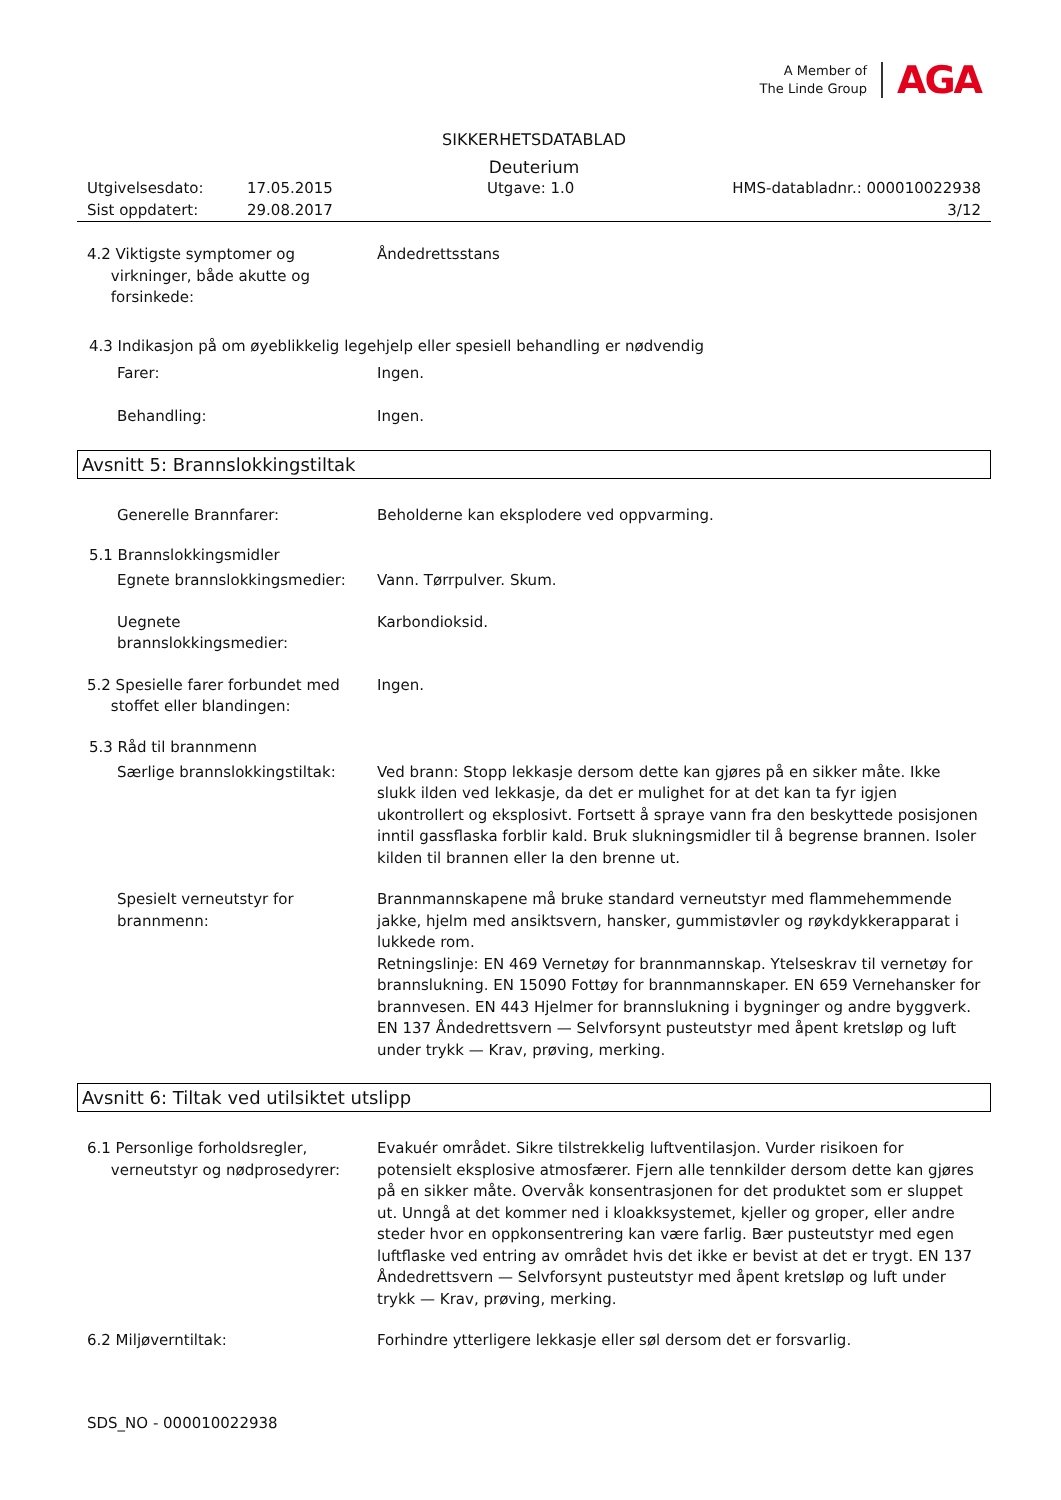A Member of
The Linde Group
AGA
SIKKERHETSDATABLAD
Deuterium
Utgivelsesdato:
17.05.2015
Utgave: 1.0
HMS-databladnr.: 000010022938
Sist oppdatert:
29.08.2017
3/12
4.2 Viktigste symptomer og
virkninger, både akutte og
forsinkede:
Åndedrettsstans
4.3 Indikasjon på om øyeblikkelig legehjelp eller spesiell behandling er nødvendig
Farer:
Ingen.
Behandling:
Ingen.
Avsnitt 5: Brannslokkingstiltak
Generelle Brannfarer:
Beholderne kan eksplodere ved oppvarming.
5.1 Brannslokkingsmidler
Egnete brannslokkingsmedier:
Vann. Tørrpulver. Skum.
Uegnete
brannslokkingsmedier:
Karbondioksid.
5.2 Spesielle farer forbundet med
stoffet eller blandingen:
Ingen.
5.3 Råd til brannmenn
Særlige brannslokkingstiltak:
Ved brann: Stopp lekkasje dersom dette kan gjøres på en sikker måte. Ikke slukk ilden ved lekkasje, da det er mulighet for at det kan ta fyr igjen ukontrollert og eksplosivt. Fortsett å spraye vann fra den beskyttede posisjonen inntil gassflaska forblir kald. Bruk slukningsmidler til å begrense brannen. Isoler kilden til brannen eller la den brenne ut.
Spesielt verneutstyr for
brannmenn:
Brannmannskapene må bruke standard verneutstyr med flammehemmende jakke, hjelm med ansiktsvern, hansker, gummistøvler og røykdykkerapparat i lukkede rom.
Retningslinje: EN 469 Vernetøy for brannmannskap. Ytelseskrav til vernetøy for brannslukning. EN 15090 Fottøy for brannmannskaper. EN 659 Vernehansker for brannvesen. EN 443 Hjelmer for brannslukning i bygninger og andre byggverk. EN 137 Åndedrettsvern — Selvforsynt pusteutstyr med åpent kretsløp og luft under trykk — Krav, prøving, merking.
Avsnitt 6: Tiltak ved utilsiktet utslipp
6.1 Personlige forholdsregler,
verneutstyr og nødprosedyrer:
Evakuér området. Sikre tilstrekkelig luftventilasjon. Vurder risikoen for potensielt eksplosive atmosfærer. Fjern alle tennkilder dersom dette kan gjøres på en sikker måte. Overvåk konsentrasjonen for det produktet som er sluppet ut. Unngå at det kommer ned i kloakksystemet, kjeller og groper, eller andre steder hvor en oppkonsentrering kan være farlig. Bær pusteutstyr med egen luftflaske ved entring av området hvis det ikke er bevist at det er trygt. EN 137 Åndedrettsvern — Selvforsynt pusteutstyr med åpent kretsløp og luft under trykk — Krav, prøving, merking.
6.2 Miljøverntiltak:
Forhindre ytterligere lekkasje eller søl dersom det er forsvarlig.
SDS_NO - 000010022938